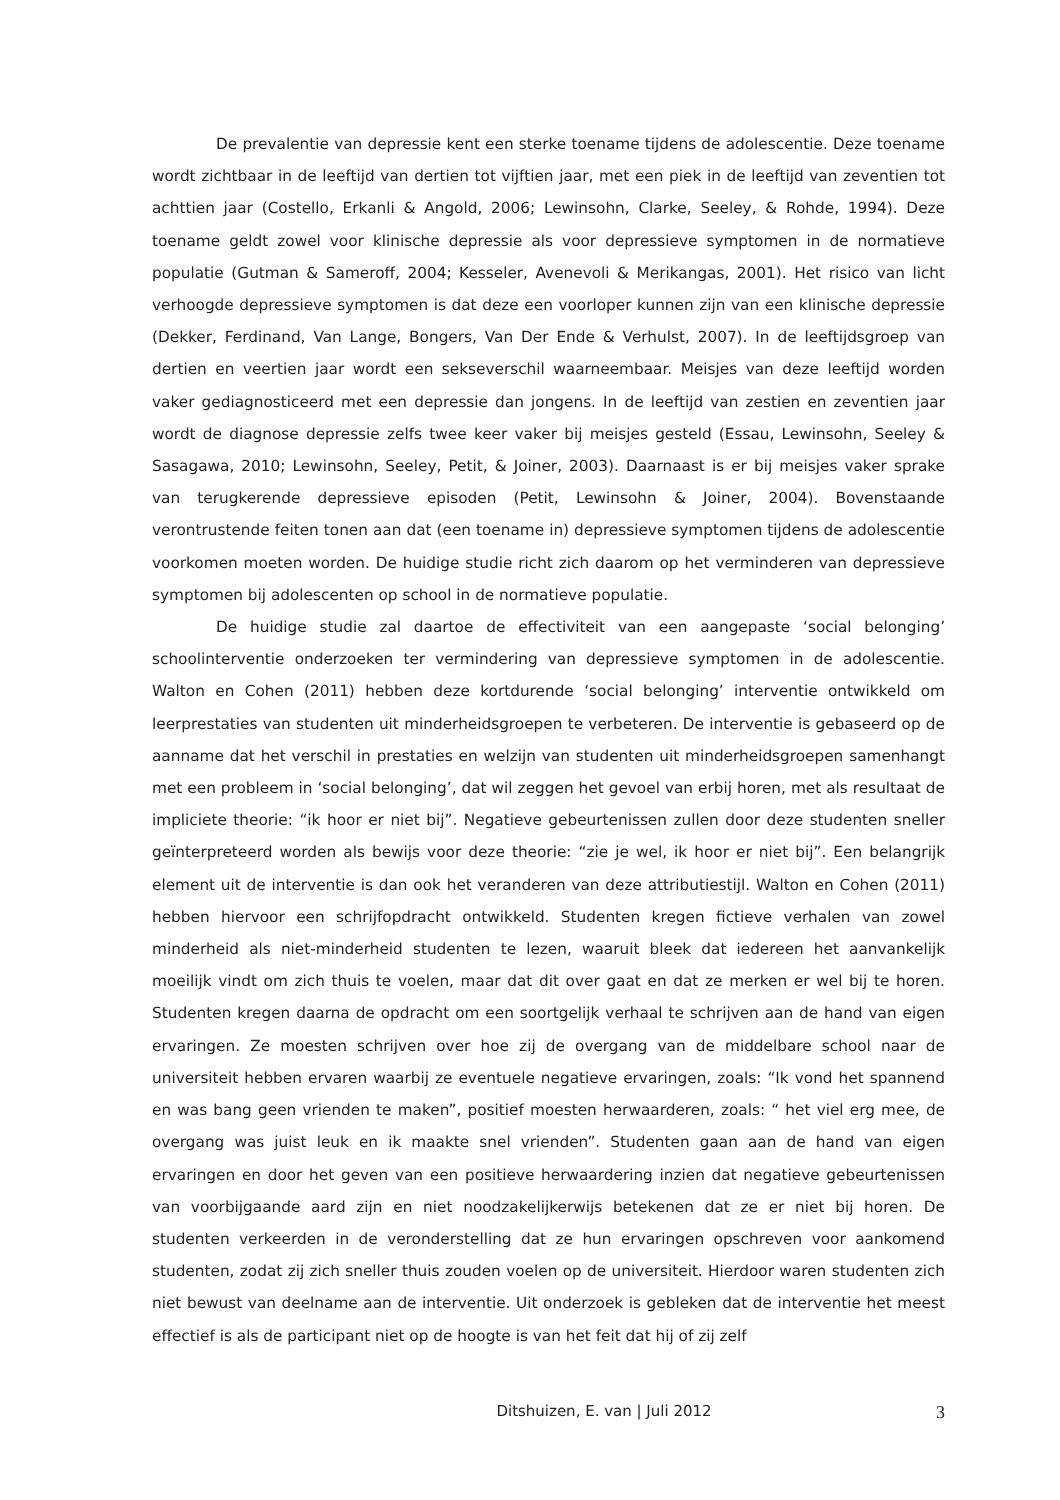De prevalentie van depressie kent een sterke toename tijdens de adolescentie. Deze toename wordt zichtbaar in de leeftijd van dertien tot vijftien jaar, met een piek in de leeftijd van zeventien tot achttien jaar (Costello, Erkanli & Angold, 2006; Lewinsohn, Clarke, Seeley, & Rohde, 1994). Deze toename geldt zowel voor klinische depressie als voor depressieve symptomen in de normatieve populatie (Gutman & Sameroff, 2004; Kesseler, Avenevoli & Merikangas, 2001). Het risico van licht verhoogde depressieve symptomen is dat deze een voorloper kunnen zijn van een klinische depressie (Dekker, Ferdinand, Van Lange, Bongers, Van Der Ende & Verhulst, 2007). In de leeftijdsgroep van dertien en veertien jaar wordt een sekseverschil waarneembaar. Meisjes van deze leeftijd worden vaker gediagnosticeerd met een depressie dan jongens. In de leeftijd van zestien en zeventien jaar wordt de diagnose depressie zelfs twee keer vaker bij meisjes gesteld (Essau, Lewinsohn, Seeley & Sasagawa, 2010; Lewinsohn, Seeley, Petit, & Joiner, 2003). Daarnaast is er bij meisjes vaker sprake van terugkerende depressieve episoden (Petit, Lewinsohn & Joiner, 2004). Bovenstaande verontrustende feiten tonen aan dat (een toename in) depressieve symptomen tijdens de adolescentie voorkomen moeten worden. De huidige studie richt zich daarom op het verminderen van depressieve symptomen bij adolescenten op school in de normatieve populatie.
De huidige studie zal daartoe de effectiviteit van een aangepaste ‘social belonging’ schoolinterventie onderzoeken ter vermindering van depressieve symptomen in de adolescentie. Walton en Cohen (2011) hebben deze kortdurende ‘social belonging’ interventie ontwikkeld om leerprestaties van studenten uit minderheidsgroepen te verbeteren. De interventie is gebaseerd op de aanname dat het verschil in prestaties en welzijn van studenten uit minderheidsgroepen samenhangt met een probleem in ‘social belonging’, dat wil zeggen het gevoel van erbij horen, met als resultaat de impliciete theorie: “ik hoor er niet bij”. Negatieve gebeurtenissen zullen door deze studenten sneller geïnterpreteerd worden als bewijs voor deze theorie: “zie je wel, ik hoor er niet bij”. Een belangrijk element uit de interventie is dan ook het veranderen van deze attributiestijl. Walton en Cohen (2011) hebben hiervoor een schrijfopdracht ontwikkeld. Studenten kregen fictieve verhalen van zowel minderheid als niet-minderheid studenten te lezen, waaruit bleek dat iedereen het aanvankelijk moeilijk vindt om zich thuis te voelen, maar dat dit over gaat en dat ze merken er wel bij te horen. Studenten kregen daarna de opdracht om een soortgelijk verhaal te schrijven aan de hand van eigen ervaringen. Ze moesten schrijven over hoe zij de overgang van de middelbare school naar de universiteit hebben ervaren waarbij ze eventuele negatieve ervaringen, zoals: “Ik vond het spannend en was bang geen vrienden te maken”, positief moesten herwaarderen, zoals: “ het viel erg mee, de overgang was juist leuk en ik maakte snel vrienden”. Studenten gaan aan de hand van eigen ervaringen en door het geven van een positieve herwaardering inzien dat negatieve gebeurtenissen van voorbijgaande aard zijn en niet noodzakelijkerwijs betekenen dat ze er niet bij horen. De studenten verkeerden in de veronderstelling dat ze hun ervaringen opschreven voor aankomend studenten, zodat zij zich sneller thuis zouden voelen op de universiteit. Hierdoor waren studenten zich niet bewust van deelname aan de interventie. Uit onderzoek is gebleken dat de interventie het meest effectief is als de participant niet op de hoogte is van het feit dat hij of zij zelf
Ditshuizen, E. van | Juli 2012 3